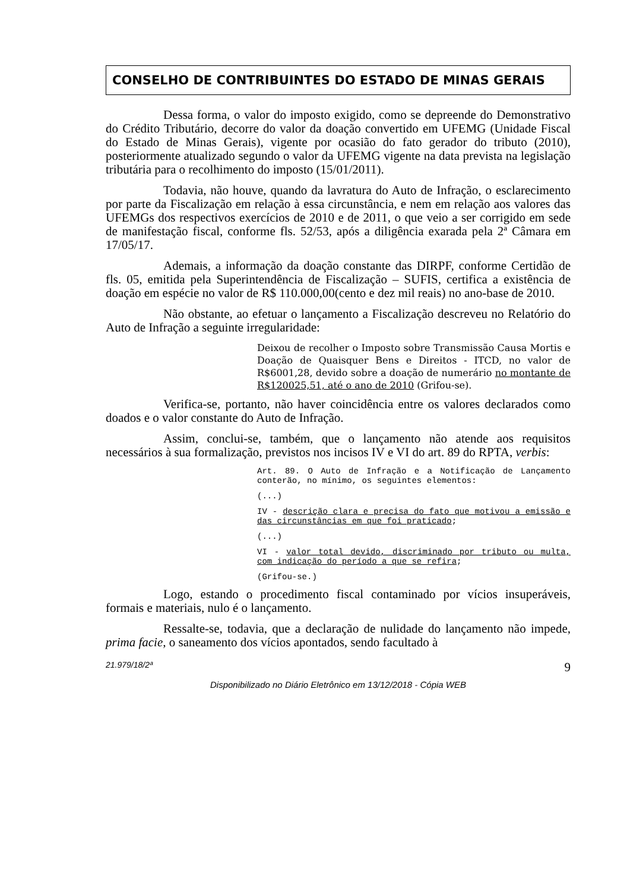CONSELHO DE CONTRIBUINTES DO ESTADO DE MINAS GERAIS
Dessa forma, o valor do imposto exigido, como se depreende do Demonstrativo do Crédito Tributário, decorre do valor da doação convertido em UFEMG (Unidade Fiscal do Estado de Minas Gerais), vigente por ocasião do fato gerador do tributo (2010), posteriormente atualizado segundo o valor da UFEMG vigente na data prevista na legislação tributária para o recolhimento do imposto (15/01/2011).
Todavia, não houve, quando da lavratura do Auto de Infração, o esclarecimento por parte da Fiscalização em relação à essa circunstância, e nem em relação aos valores das UFEMGs dos respectivos exercícios de 2010 e de 2011, o que veio a ser corrigido em sede de manifestação fiscal, conforme fls. 52/53, após a diligência exarada pela 2ª Câmara em 17/05/17.
Ademais, a informação da doação constante das DIRPF, conforme Certidão de fls. 05, emitida pela Superintendência de Fiscalização – SUFIS, certifica a existência de doação em espécie no valor de R$ 110.000,00(cento e dez mil reais) no ano-base de 2010.
Não obstante, ao efetuar o lançamento a Fiscalização descreveu no Relatório do Auto de Infração a seguinte irregularidade:
Deixou de recolher o Imposto sobre Transmissão Causa Mortis e Doação de Quaisquer Bens e Direitos - ITCD, no valor de R$6001,28, devido sobre a doação de numerário no montante de R$120025,51, até o ano de 2010 (Grifou-se).
Verifica-se, portanto, não haver coincidência entre os valores declarados como doados e o valor constante do Auto de Infração.
Assim, conclui-se, também, que o lançamento não atende aos requisitos necessários à sua formalização, previstos nos incisos IV e VI do art. 89 do RPTA, verbis:
Art. 89. O Auto de Infração e a Notificação de Lançamento conterão, no mínimo, os seguintes elementos:
(...)
IV - descrição clara e precisa do fato que motivou a emissão e das circunstâncias em que foi praticado;
(...)
VI - valor total devido, discriminado por tributo ou multa, com indicação do período a que se refira;
(Grifou-se.)
Logo, estando o procedimento fiscal contaminado por vícios insuperáveis, formais e materiais, nulo é o lançamento.
Ressalte-se, todavia, que a declaração de nulidade do lançamento não impede, prima facie, o saneamento dos vícios apontados, sendo facultado à
21.979/18/2ª 9
Disponibilizado no Diário Eletrônico em 13/12/2018 - Cópia WEB